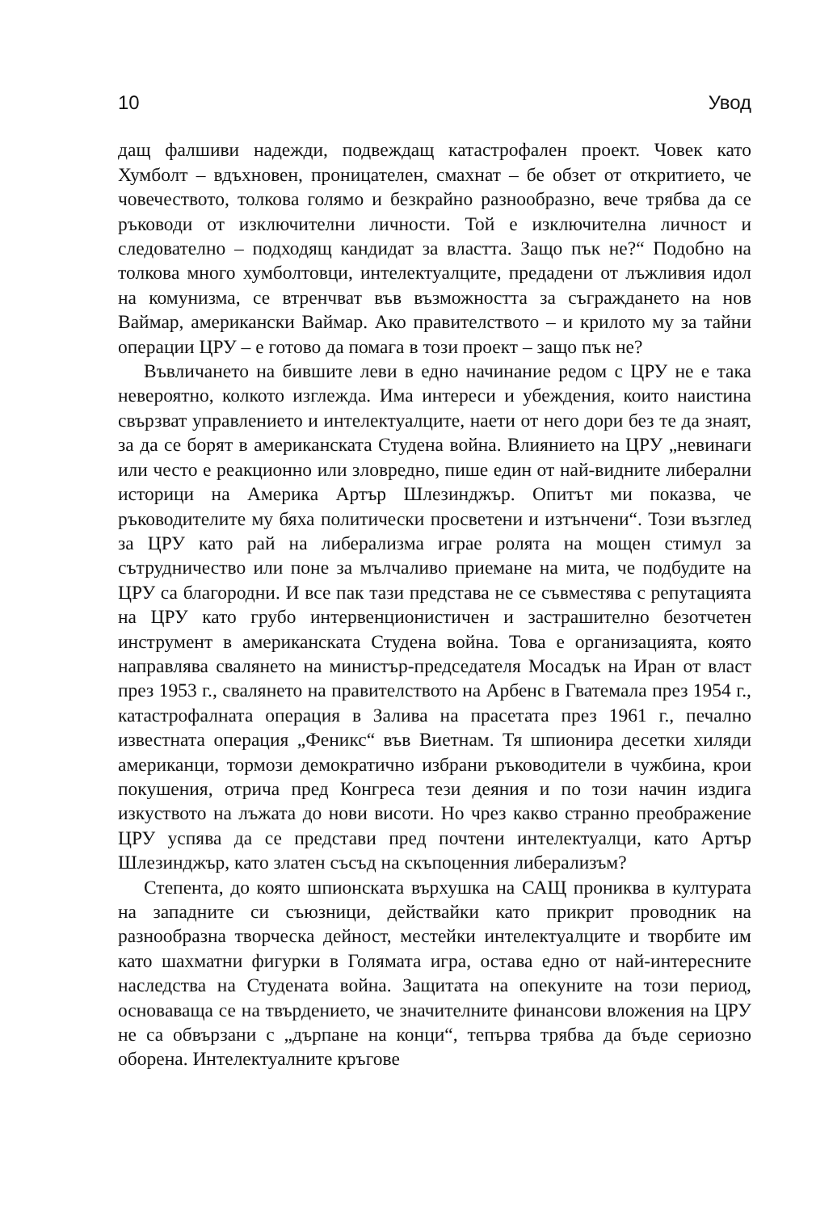10 Увод
дащ фалшиви надежди, подвеждащ катастрофален проект. Човек като Хумболт – вдъхновен, проницателен, смахнат – бе обзет от откритието, че човечеството, толкова голямо и безкрайно разнообразно, вече трябва да се ръководи от изключителни личности. Той е изключителна личност и следователно – подходящ кандидат за властта. Защо пък не?“ Подобно на толкова много хумболтовци, интелектуалците, предадени от лъжливия идол на комунизма, се втренчват във възможността за съграждането на нов Ваймар, американски Ваймар. Ако правителството – и крилото му за тайни операции ЦРУ – е готово да помага в този проект – защо пък не?
Въвличането на бившите леви в едно начинание редом с ЦРУ не е така невероятно, колкото изглежда. Има интереси и убеждения, които наистина свързват управлението и интелектуалците, наети от него дори без те да знаят, за да се борят в американската Студена война. Влиянието на ЦРУ „невинаги или често е реакционно или зловредно, пише един от най-видните либерални историци на Америка Артър Шлезинджър. Опитът ми показва, че ръководителите му бяха политически просветени и изтънчени“. Този възглед за ЦРУ като рай на либерализма играе ролята на мощен стимул за сътрудничество или поне за мълчаливо приемане на мита, че подбудите на ЦРУ са благородни. И все пак тази представа не се съвместява с репутацията на ЦРУ като грубо интервенционистичен и застрашително безотчетен инструмент в американската Студена война. Това е организацията, която направлява свалянето на министър-председателя Мосадък на Иран от власт през 1953 г., свалянето на правителството на Арбенс в Гватемала през 1954 г., катастрофалната операция в Залива на прасетата през 1961 г., печално известната операция „Феникс“ във Виетнам. Тя шпионира десетки хиляди американци, тормози демократично избрани ръководители в чужбина, крои покушения, отрича пред Конгреса тези деяния и по този начин издига изкуството на лъжата до нови висоти. Но чрез какво странно преображение ЦРУ успява да се представи пред почтени интелектуалци, като Артър Шлезинджър, като златен съсъд на скъпоценния либерализъм?
Степента, до която шпионската върхушка на САЩ прониква в културата на западните си съюзници, действайки като прикрит проводник на разнообразна творческа дейност, местейки интелектуалците и творбите им като шахматни фигурки в Голямата игра, остава едно от най-интересните наследства на Студената война. Защитата на опекуните на този период, основаваща се на твърдението, че значителните финансови вложения на ЦРУ не са обвързани с „дърпане на конци“, тепърва трябва да бъде сериозно оборена. Интелектуалните кръгове